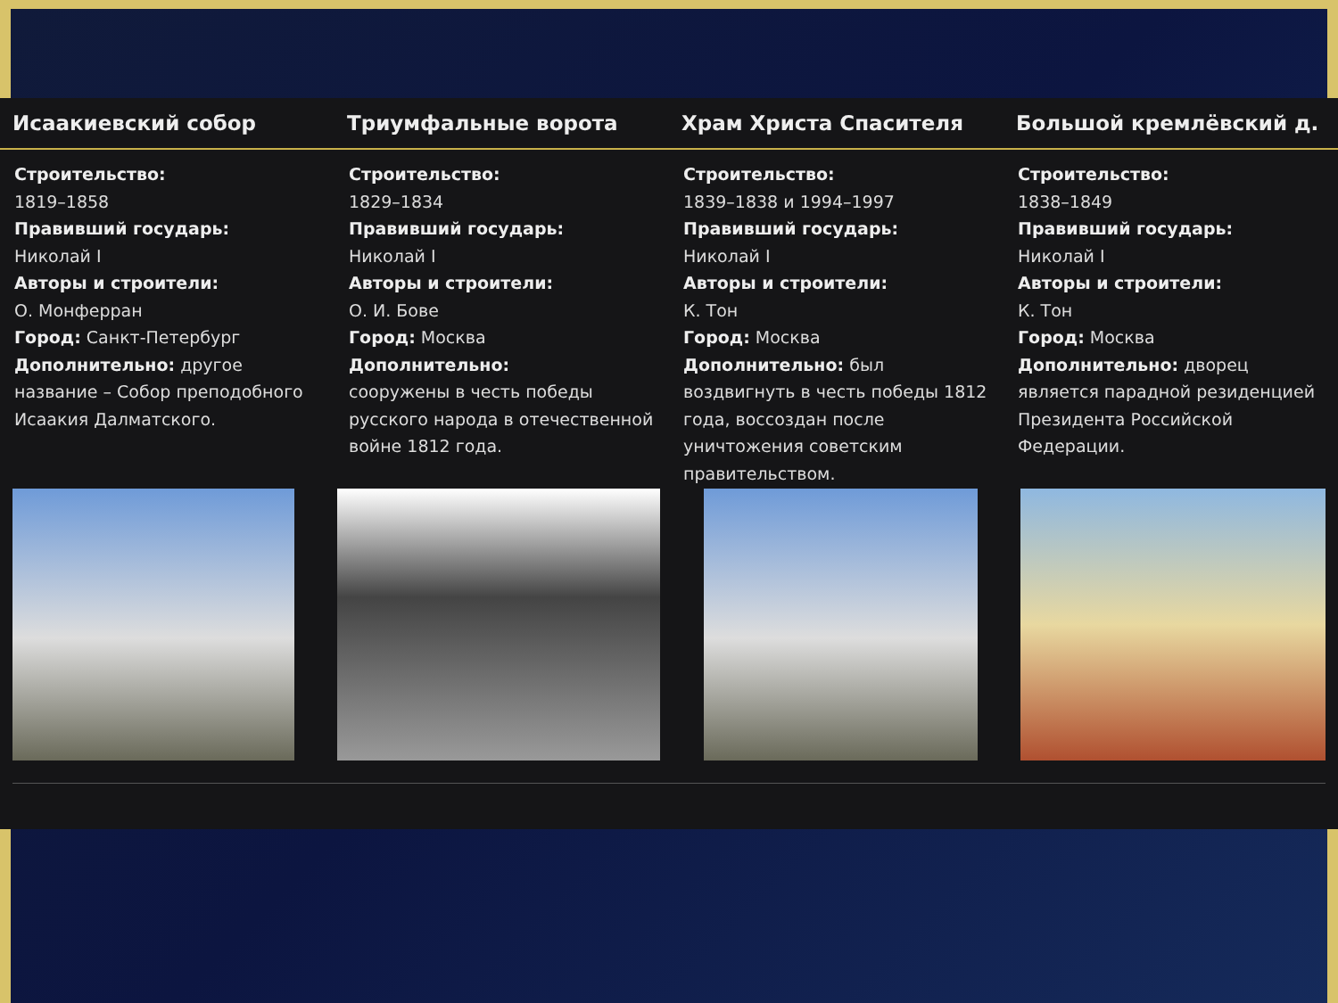Исаакиевский собор Триумфальные ворота Храм Христа Спасителя Большой кремлёвский д.
Строительство:
1819–1858
Правивший государь:
Николай I
Авторы и строители:
О. Монферран
Город: Санкт-Петербург
Дополнительно: другое название – Собор преподобного Исаакия Далматского.
Строительство:
1829–1834
Правивший государь:
Николай I
Авторы и строители:
О. И. Бове
Город: Москва
Дополнительно:
сооружены в честь победы русского народа в отечественной войне 1812 года.
Строительство:
1839–1838 и 1994–1997
Правивший государь:
Николай I
Авторы и строители:
К. Тон
Город: Москва
Дополнительно: был воздвигнуть в честь победы 1812 года, воссоздан после уничтожения советским правительством.
Строительство:
1838–1849
Правивший государь:
Николай I
Авторы и строители:
К. Тон
Город: Москва
Дополнительно: дворец является парадной резиденцией Президента Российской Федерации.